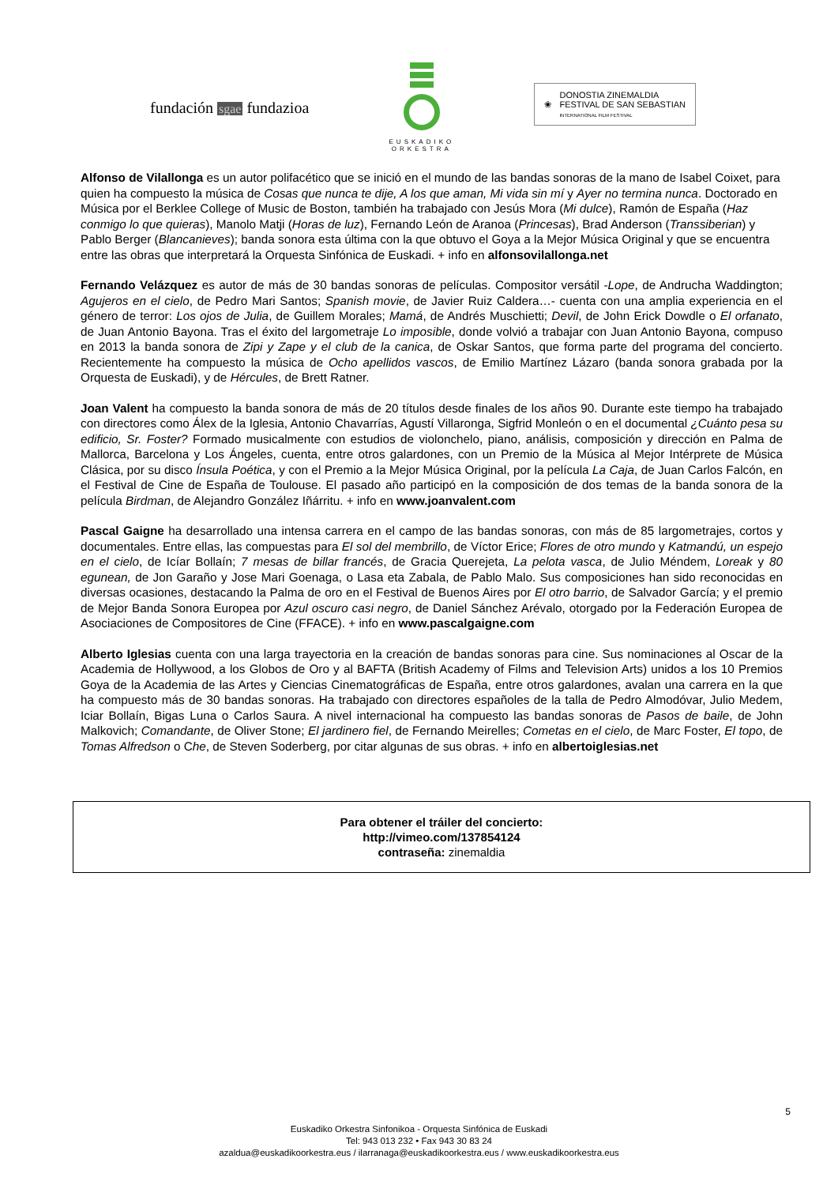fundación sgae fundazioa
EUSKADIKO
ORKESTRA
❀
DONOSTIA ZINEMALDIA
FESTIVAL DE SAN SEBASTIAN
INTERNATIONAL FILM FESTIVAL
Alfonso de Vilallonga es un autor polifacético que se inició en el mundo de las bandas sonoras de la mano de Isabel Coixet, para quien ha compuesto la música de Cosas que nunca te dije, A los que aman, Mi vida sin mí y Ayer no termina nunca. Doctorado en Música por el Berklee College of Music de Boston, también ha trabajado con Jesús Mora (Mi dulce), Ramón de España (Haz conmigo lo que quieras), Manolo Matji (Horas de luz), Fernando León de Aranoa (Princesas), Brad Anderson (Transsiberian) y Pablo Berger (Blancanieves); banda sonora esta última con la que obtuvo el Goya a la Mejor Música Original y que se encuentra entre las obras que interpretará la Orquesta Sinfónica de Euskadi. + info en alfonsovilallonga.net
Fernando Velázquez es autor de más de 30 bandas sonoras de películas. Compositor versátil -Lope, de Andrucha Waddington; Agujeros en el cielo, de Pedro Mari Santos; Spanish movie, de Javier Ruiz Caldera…- cuenta con una amplia experiencia en el género de terror: Los ojos de Julia, de Guillem Morales; Mamá, de Andrés Muschietti; Devil, de John Erick Dowdle o El orfanato, de Juan Antonio Bayona. Tras el éxito del largometraje Lo imposible, donde volvió a trabajar con Juan Antonio Bayona, compuso en 2013 la banda sonora de Zipi y Zape y el club de la canica, de Oskar Santos, que forma parte del programa del concierto. Recientemente ha compuesto la música de Ocho apellidos vascos, de Emilio Martínez Lázaro (banda sonora grabada por la Orquesta de Euskadi), y de Hércules, de Brett Ratner.
Joan Valent ha compuesto la banda sonora de más de 20 títulos desde finales de los años 90. Durante este tiempo ha trabajado con directores como Álex de la Iglesia, Antonio Chavarrías, Agustí Villaronga, Sigfrid Monleón o en el documental ¿Cuánto pesa su edificio, Sr. Foster? Formado musicalmente con estudios de violonchelo, piano, análisis, composición y dirección en Palma de Mallorca, Barcelona y Los Ángeles, cuenta, entre otros galardones, con un Premio de la Música al Mejor Intérprete de Música Clásica, por su disco Ínsula Poética, y con el Premio a la Mejor Música Original, por la película La Caja, de Juan Carlos Falcón, en el Festival de Cine de España de Toulouse. El pasado año participó en la composición de dos temas de la banda sonora de la película Birdman, de Alejandro González Iñárritu. + info en www.joanvalent.com
Pascal Gaigne ha desarrollado una intensa carrera en el campo de las bandas sonoras, con más de 85 largometrajes, cortos y documentales. Entre ellas, las compuestas para El sol del membrillo, de Víctor Erice; Flores de otro mundo y Katmandú, un espejo en el cielo, de Icíar Bollaín; 7 mesas de billar francés, de Gracia Querejeta, La pelota vasca, de Julio Méndem, Loreak y 80 egunean, de Jon Garaño y Jose Mari Goenaga, o Lasa eta Zabala, de Pablo Malo. Sus composiciones han sido reconocidas en diversas ocasiones, destacando la Palma de oro en el Festival de Buenos Aires por El otro barrio, de Salvador García; y el premio de Mejor Banda Sonora Europea por Azul oscuro casi negro, de Daniel Sánchez Arévalo, otorgado por la Federación Europea de Asociaciones de Compositores de Cine (FFACE). + info en www.pascalgaigne.com
Alberto Iglesias cuenta con una larga trayectoria en la creación de bandas sonoras para cine. Sus nominaciones al Oscar de la Academia de Hollywood, a los Globos de Oro y al BAFTA (British Academy of Films and Television Arts) unidos a los 10 Premios Goya de la Academia de las Artes y Ciencias Cinematográficas de España, entre otros galardones, avalan una carrera en la que ha compuesto más de 30 bandas sonoras. Ha trabajado con directores españoles de la talla de Pedro Almodóvar, Julio Medem, Iciar Bollaín, Bigas Luna o Carlos Saura. A nivel internacional ha compuesto las bandas sonoras de Pasos de baile, de John Malkovich; Comandante, de Oliver Stone; El jardinero fiel, de Fernando Meirelles; Cometas en el cielo, de Marc Foster, El topo, de Tomas Alfredson o Che, de Steven Soderberg, por citar algunas de sus obras. + info en albertoiglesias.net
Para obtener el tráiler del concierto:
http://vimeo.com/137854124
contraseña: zinemaldia
5
Euskadiko Orkestra Sinfonikoa - Orquesta Sinfónica de Euskadi
Tel: 943 013 232 • Fax 943 30 83 24
azaldua@euskadikoorkestra.eus / ilarranaga@euskadikoorkestra.eus / www.euskadikoorkestra.eus